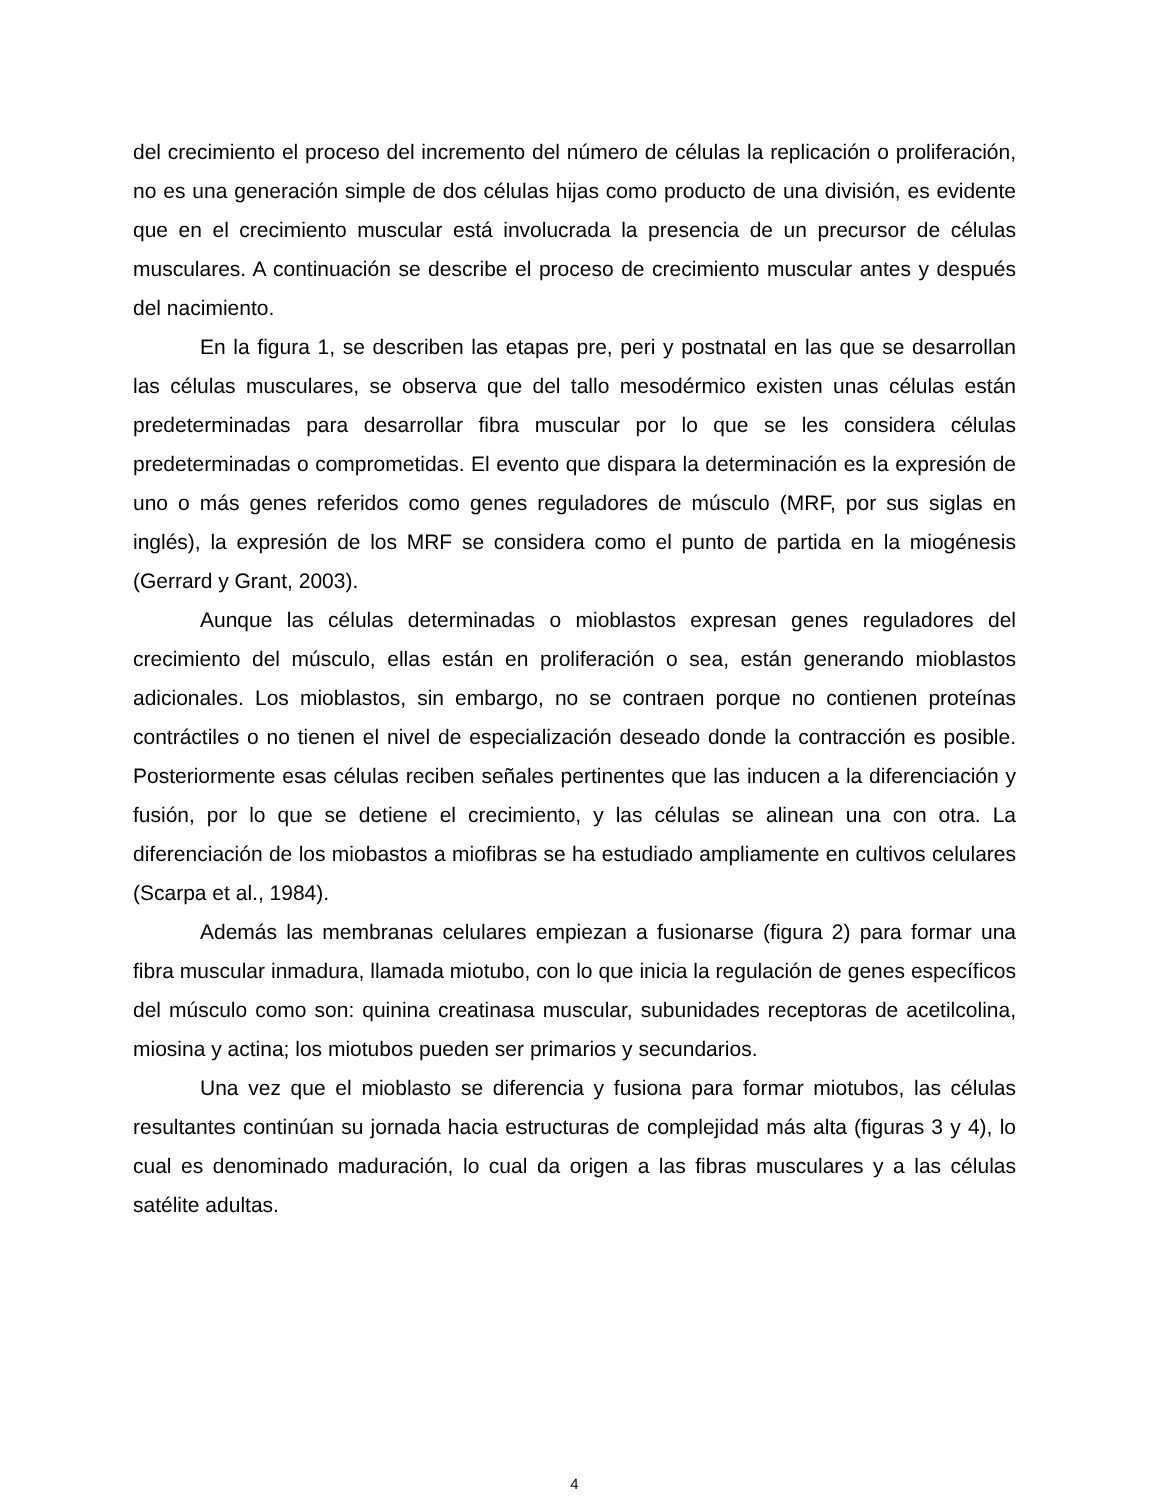del crecimiento el proceso del incremento del número de células la replicación o proliferación, no es una generación simple de dos células hijas como producto de una división, es evidente que en el crecimiento muscular está involucrada la presencia de un precursor de células musculares. A continuación se describe el proceso de crecimiento muscular antes y después del nacimiento.
En la figura 1, se describen las etapas pre, peri y postnatal en las que se desarrollan las células musculares, se observa que del tallo mesodérmico existen unas células están predeterminadas para desarrollar fibra muscular por lo que se les considera células predeterminadas o comprometidas. El evento que dispara la determinación es la expresión de uno o más genes referidos como genes reguladores de músculo (MRF, por sus siglas en inglés), la expresión de los MRF se considera como el punto de partida en la miogénesis (Gerrard y Grant, 2003).
Aunque las células determinadas o mioblastos expresan genes reguladores del crecimiento del músculo, ellas están en proliferación o sea, están generando mioblastos adicionales. Los mioblastos, sin embargo, no se contraen porque no contienen proteínas contráctiles o no tienen el nivel de especialización deseado donde la contracción es posible. Posteriormente esas células reciben señales pertinentes que las inducen a la diferenciación y fusión, por lo que se detiene el crecimiento, y las células se alinean una con otra. La diferenciación de los miobastos a miofibras se ha estudiado ampliamente en cultivos celulares (Scarpa et al., 1984).
Además las membranas celulares empiezan a fusionarse (figura 2) para formar una fibra muscular inmadura, llamada miotubo, con lo que inicia la regulación de genes específicos del músculo como son: quinina creatinasa muscular, subunidades receptoras de acetilcolina, miosina y actina; los miotubos pueden ser primarios y secundarios.
Una vez que el mioblasto se diferencia y fusiona para formar miotubos, las células resultantes continúan su jornada hacia estructuras de complejidad más alta (figuras 3 y 4), lo cual es denominado maduración, lo cual da origen a las fibras musculares y a las células satélite adultas.
4